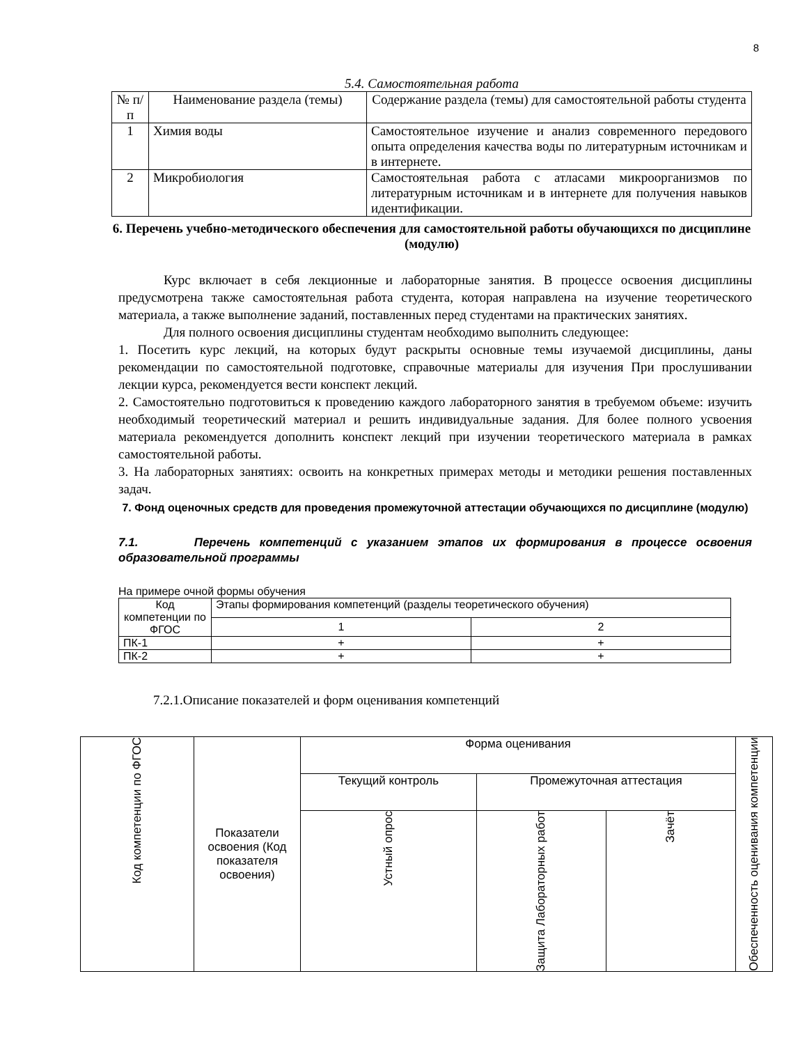8
5.4. Самостоятельная работа
| № п/п | Наименование раздела (темы) | Содержание раздела (темы) для самостоятельной работы студента |
| --- | --- | --- |
| 1 | Химия воды | Самостоятельное изучение и анализ современного передового опыта определения качества воды по литературным источникам и в интернете. |
| 2 | Микробиология | Самостоятельная работа с атласами микроорганизмов по литературным источникам и в интернете для получения навыков идентификации. |
6. Перечень учебно-методического обеспечения для самостоятельной работы обучающихся по дисциплине (модулю)
Курс включает в себя лекционные и лабораторные занятия. В процессе освоения дисциплины предусмотрена также самостоятельная работа студента, которая направлена на изучение теоретического материала, а также выполнение заданий, поставленных перед студентами на практических занятиях.
Для полного освоения дисциплины студентам необходимо выполнить следующее:
1. Посетить курс лекций, на которых будут раскрыты основные темы изучаемой дисциплины, даны рекомендации по самостоятельной подготовке, справочные материалы для изучения При прослушивании лекции курса, рекомендуется вести конспект лекций.
2. Самостоятельно подготовиться к проведению каждого лабораторного занятия в требуемом объеме: изучить необходимый теоретический материал и решить индивидуальные задания. Для более полного усвоения материала рекомендуется дополнить конспект лекций при изучении теоретического материала в рамках самостоятельной работы.
3. На лабораторных занятиях: освоить на конкретных примерах методы и методики решения поставленных задач.
7. Фонд оценочных средств для проведения промежуточной аттестации обучающихся по дисциплине (модулю)
7.1. Перечень компетенций с указанием этапов их формирования в процессе освоения образовательной программы
На примере очной формы обучения
| Код компетенции по ФГОС | Этапы формирования компетенций (разделы теоретического обучения) | |
| | 1 | 2 |
| ПК-1 | + | + |
| ПК-2 | + | + |
7.2.1.Описание показателей и форм оценивания компетенций
| Код компетенции по ФГОС | Показатели освоения (Код показателя освоения) | Форма оценивания | | | Обеспеченность оценивания компетенции |
| | | Текущий контроль | Промежуточная аттестация | | |
| | | Устный опрос | Защита Лабораторных работ | Зачёт | |